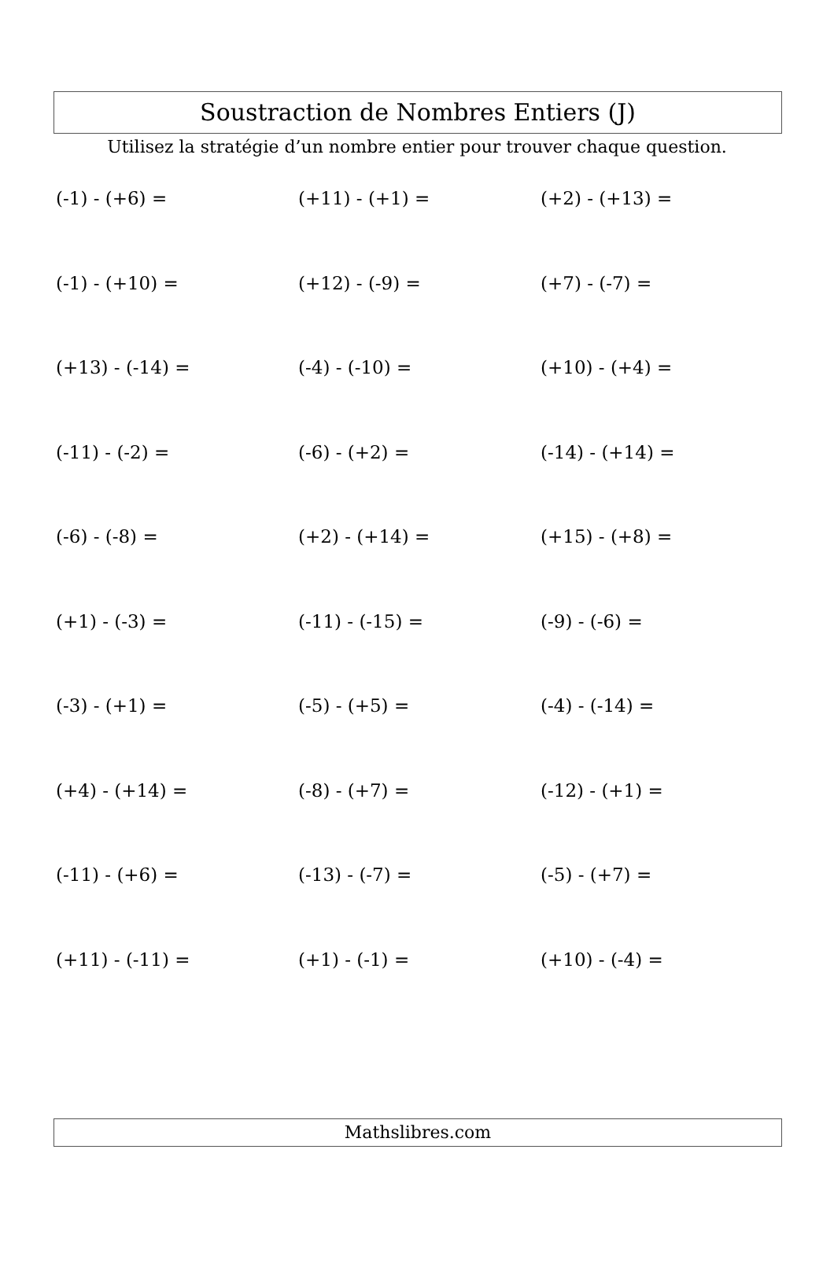Soustraction de Nombres Entiers (J)
Utilisez la stratégie d’un nombre entier pour trouver chaque question.
(-1) - (+6) =
(+11) - (+1) =
(+2) - (+13) =
(-1) - (+10) =
(+12) - (-9) =
(+7) - (-7) =
(+13) - (-14) =
(-4) - (-10) =
(+10) - (+4) =
(-11) - (-2) =
(-6) - (+2) =
(-14) - (+14) =
(-6) - (-8) =
(+2) - (+14) =
(+15) - (+8) =
(+1) - (-3) =
(-11) - (-15) =
(-9) - (-6) =
(-3) - (+1) =
(-5) - (+5) =
(-4) - (-14) =
(+4) - (+14) =
(-8) - (+7) =
(-12) - (+1) =
(-11) - (+6) =
(-13) - (-7) =
(-5) - (+7) =
(+11) - (-11) =
(+1) - (-1) =
(+10) - (-4) =
Mathslibres.com